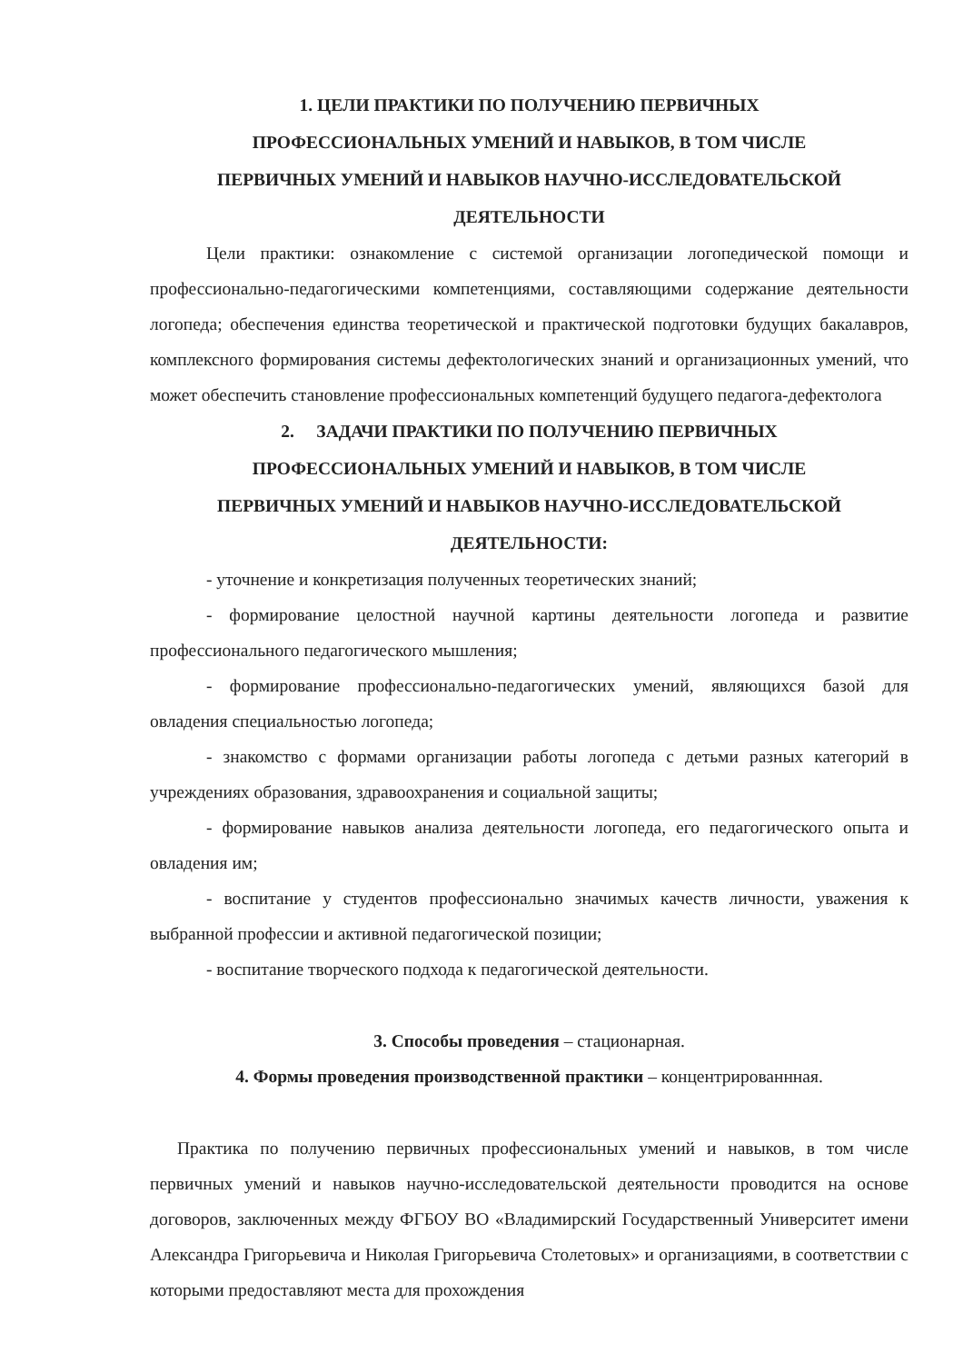1. ЦЕЛИ ПРАКТИКИ ПО ПОЛУЧЕНИЮ ПЕРВИЧНЫХ
ПРОФЕССИОНАЛЬНЫХ УМЕНИЙ И НАВЫКОВ, В ТОМ ЧИСЛЕ
ПЕРВИЧНЫХ УМЕНИЙ И НАВЫКОВ НАУЧНО-ИССЛЕДОВАТЕЛЬСКОЙ
ДЕЯТЕЛЬНОСТИ
Цели практики: ознакомление с системой организации логопедической помощи и профессионально-педагогическими компетенциями, составляющими содержание деятельности логопеда; обеспечения единства теоретической и практической подготовки будущих бакалавров, комплексного формирования системы дефектологических знаний и организационных умений, что может обеспечить становление профессиональных компетенций будущего педагога-дефектолога
2. ЗАДАЧИ ПРАКТИКИ ПО ПОЛУЧЕНИЮ ПЕРВИЧНЫХ
ПРОФЕССИОНАЛЬНЫХ УМЕНИЙ И НАВЫКОВ, В ТОМ ЧИСЛЕ
ПЕРВИЧНЫХ УМЕНИЙ И НАВЫКОВ НАУЧНО-ИССЛЕДОВАТЕЛЬСКОЙ
ДЕЯТЕЛЬНОСТИ:
- уточнение и конкретизация полученных теоретических знаний;
- формирование целостной научной картины деятельности логопеда и развитие профессионального педагогического мышления;
- формирование профессионально-педагогических умений, являющихся базой для овладения специальностью логопеда;
- знакомство с формами организации работы логопеда с детьми разных категорий в учреждениях образования, здравоохранения и социальной защиты;
- формирование навыков анализа деятельности логопеда, его педагогического опыта и овладения им;
- воспитание у студентов профессионально значимых качеств личности, уважения к выбранной профессии и активной педагогической позиции;
- воспитание творческого подхода к педагогической деятельности.
3. Способы проведения – стационарная.
4. Формы проведения производственной практики – концентрированнная.
Практика по получению первичных профессиональных умений и навыков, в том числе первичных умений и навыков научно-исследовательской деятельности проводится на основе договоров, заключенных между ФГБОУ ВО «Владимирский Государственный Университет имени Александра Григорьевича и Николая Григорьевича Столетовых» и организациями, в соответствии с которыми предоставляют места для прохождения